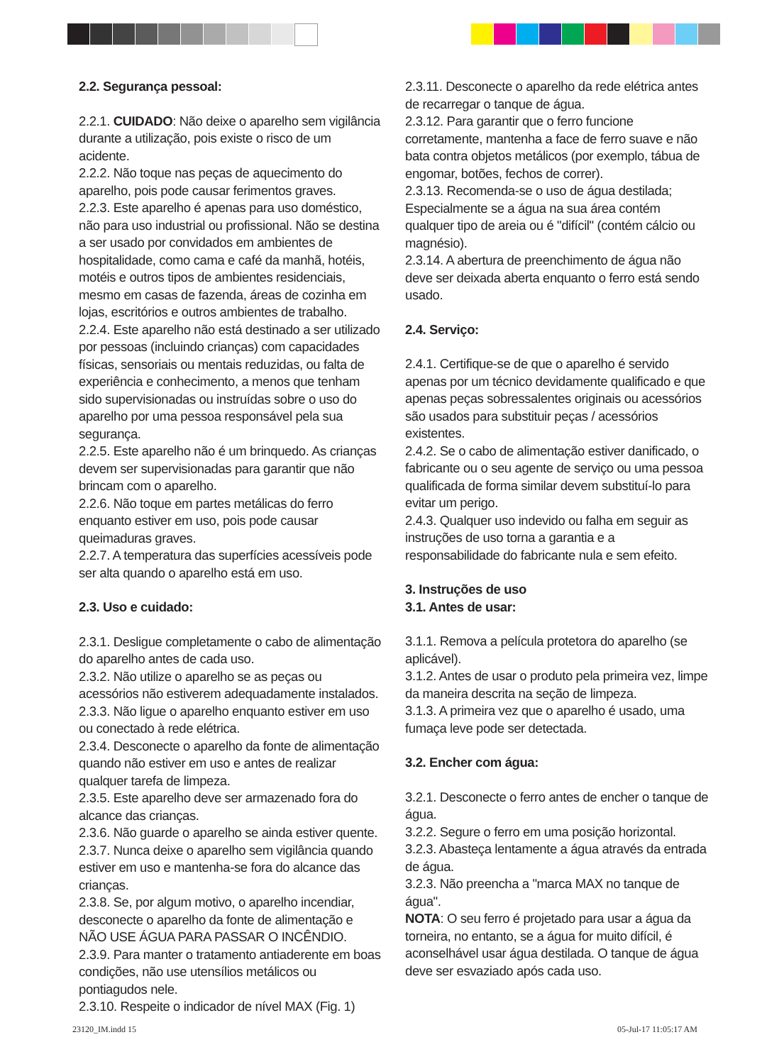2.2. Segurança pessoal:
2.2.1. CUIDADO: Não deixe o aparelho sem vigilância durante a utilização, pois existe o risco de um acidente.
2.2.2. Não toque nas peças de aquecimento do aparelho, pois pode causar ferimentos graves.
2.2.3. Este aparelho é apenas para uso doméstico, não para uso industrial ou profissional. Não se destina a ser usado por convidados em ambientes de hospitalidade, como cama e café da manhã, hotéis, motéis e outros tipos de ambientes residenciais, mesmo em casas de fazenda, áreas de cozinha em lojas, escritórios e outros ambientes de trabalho.
2.2.4. Este aparelho não está destinado a ser utilizado por pessoas (incluindo crianças) com capacidades físicas, sensoriais ou mentais reduzidas, ou falta de experiência e conhecimento, a menos que tenham sido supervisionadas ou instruídas sobre o uso do aparelho por uma pessoa responsável pela sua segurança.
2.2.5. Este aparelho não é um brinquedo. As crianças devem ser supervisionadas para garantir que não brincam com o aparelho.
2.2.6. Não toque em partes metálicas do ferro enquanto estiver em uso, pois pode causar queimaduras graves.
2.2.7. A temperatura das superfícies acessíveis pode ser alta quando o aparelho está em uso.
2.3. Uso e cuidado:
2.3.1. Desligue completamente o cabo de alimentação do aparelho antes de cada uso.
2.3.2. Não utilize o aparelho se as peças ou acessórios não estiverem adequadamente instalados.
2.3.3. Não ligue o aparelho enquanto estiver em uso ou conectado à rede elétrica.
2.3.4. Desconecte o aparelho da fonte de alimentação quando não estiver em uso e antes de realizar qualquer tarefa de limpeza.
2.3.5. Este aparelho deve ser armazenado fora do alcance das crianças.
2.3.6. Não guarde o aparelho se ainda estiver quente.
2.3.7. Nunca deixe o aparelho sem vigilância quando estiver em uso e mantenha-se fora do alcance das crianças.
2.3.8. Se, por algum motivo, o aparelho incendiar, desconecte o aparelho da fonte de alimentação e NÃO USE ÁGUA PARA PASSAR O INCÊNDIO.
2.3.9. Para manter o tratamento antiaderente em boas condições, não use utensílios metálicos ou pontiagudos nele.
2.3.10. Respeite o indicador de nível MAX (Fig. 1)
2.3.11. Desconecte o aparelho da rede elétrica antes de recarregar o tanque de água.
2.3.12. Para garantir que o ferro funcione corretamente, mantenha a face de ferro suave e não bata contra objetos metálicos (por exemplo, tábua de engomar, botões, fechos de correr).
2.3.13. Recomenda-se o uso de água destilada; Especialmente se a água na sua área contém qualquer tipo de areia ou é "difícil" (contém cálcio ou magnésio).
2.3.14. A abertura de preenchimento de água não deve ser deixada aberta enquanto o ferro está sendo usado.
2.4. Serviço:
2.4.1. Certifique-se de que o aparelho é servido apenas por um técnico devidamente qualificado e que apenas peças sobressalentes originais ou acessórios são usados para substituir peças / acessórios existentes.
2.4.2. Se o cabo de alimentação estiver danificado, o fabricante ou o seu agente de serviço ou uma pessoa qualificada de forma similar devem substituí-lo para evitar um perigo.
2.4.3. Qualquer uso indevido ou falha em seguir as instruções de uso torna a garantia e a responsabilidade do fabricante nula e sem efeito.
3. Instruções de uso
3.1. Antes de usar:
3.1.1. Remova a película protetora do aparelho (se aplicável).
3.1.2. Antes de usar o produto pela primeira vez, limpe da maneira descrita na seção de limpeza.
3.1.3. A primeira vez que o aparelho é usado, uma fumaça leve pode ser detectada.
3.2. Encher com água:
3.2.1. Desconecte o ferro antes de encher o tanque de água.
3.2.2. Segure o ferro em uma posição horizontal.
3.2.3. Abasteça lentamente a água através da entrada de água.
3.2.3. Não preencha a "marca MAX no tanque de água".
NOTA: O seu ferro é projetado para usar a água da torneira, no entanto, se a água for muito difícil, é aconselhável usar água destilada. O tanque de água deve ser esvaziado após cada uso.
23120_IM.indd 15 05-Jul-17 11:05:17 AM